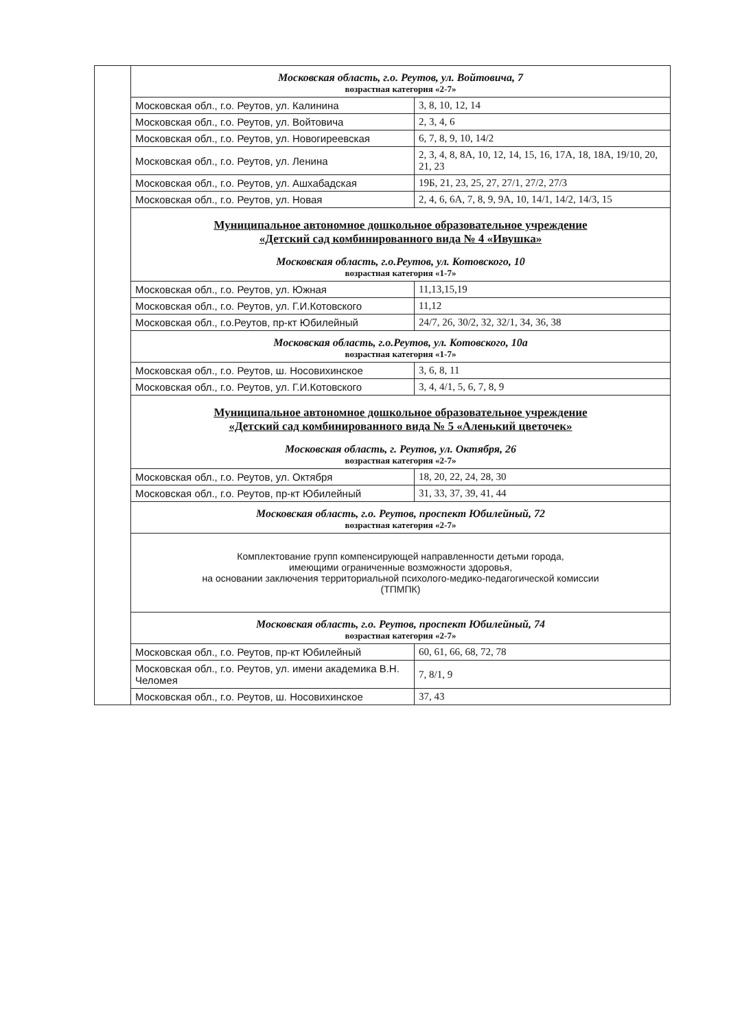| | Московская область, г.о. Реутов, ул. Войтовича, 7 возрастная категория «2-7» | |
| | Московская обл., г.о. Реутов, ул. Калинина | 3, 8, 10, 12, 14 |
| | Московская обл., г.о. Реутов, ул. Войтовича | 2, 3, 4, 6 |
| | Московская обл., г.о. Реутов, ул. Новогиреевская | 6, 7, 8, 9, 10, 14/2 |
| | Московская обл., г.о. Реутов, ул. Ленина | 2, 3, 4, 8, 8А, 10, 12, 14, 15, 16, 17А, 18, 18А, 19/10, 20, 21, 23 |
| | Московская обл., г.о. Реутов, ул. Ашхабадская | 19Б, 21, 23, 25, 27, 27/1, 27/2, 27/3 |
| | Московская обл., г.о. Реутов, ул. Новая | 2, 4, 6, 6А, 7, 8, 9, 9А, 10, 14/1, 14/2, 14/3, 15 |
| | Муниципальное автономное дошкольное образовательное учреждение «Детский сад комбинированного вида № 4 «Ивушка» Московская область, г.о.Реутов, ул. Котовского, 10 возрастная категория «1-7» | |
| | Московская обл., г.о. Реутов, ул. Южная | 11,13,15,19 |
| | Московская обл., г.о. Реутов, ул. Г.И.Котовского | 11,12 |
| | Московская обл., г.о.Реутов, пр-кт Юбилейный | 24/7, 26, 30/2, 32, 32/1, 34, 36, 38 |
| | Московская область, г.о.Реутов, ул. Котовского, 10а возрастная категория «1-7» | |
| | Московская обл., г.о. Реутов, ш. Носовихинское | 3, 6, 8, 11 |
| | Московская обл., г.о. Реутов, ул. Г.И.Котовского | 3, 4, 4/1, 5, 6, 7, 8, 9 |
| | Муниципальное автономное дошкольное образовательное учреждение «Детский сад комбинированного вида № 5 «Аленький цветочек» Московская область, г. Реутов, ул. Октября, 26 возрастная категория «2-7» | |
| | Московская обл., г.о. Реутов, ул. Октября | 18, 20, 22, 24, 28, 30 |
| | Московская обл., г.о. Реутов, пр-кт Юбилейный | 31, 33, 37, 39, 41, 44 |
| | Московская область, г.о. Реутов, проспект Юбилейный, 72 возрастная категория «2-7» | |
| | Комплектование групп компенсирующей направленности детьми города, имеющими ограниченные возможности здоровья, на основании заключения территориальной психолого-медико-педагогической комиссии (ТПМПК) | |
| | Московская область, г.о. Реутов, проспект Юбилейный, 74 возрастная категория «2-7» | |
| | Московская обл., г.о. Реутов, пр-кт Юбилейный | 60, 61, 66, 68, 72, 78 |
| | Московская обл., г.о. Реутов, ул. имени академика В.Н. Челомея | 7, 8/1, 9 |
| | Московская обл., г.о. Реутов, ш. Носовихинское | 37, 43 |